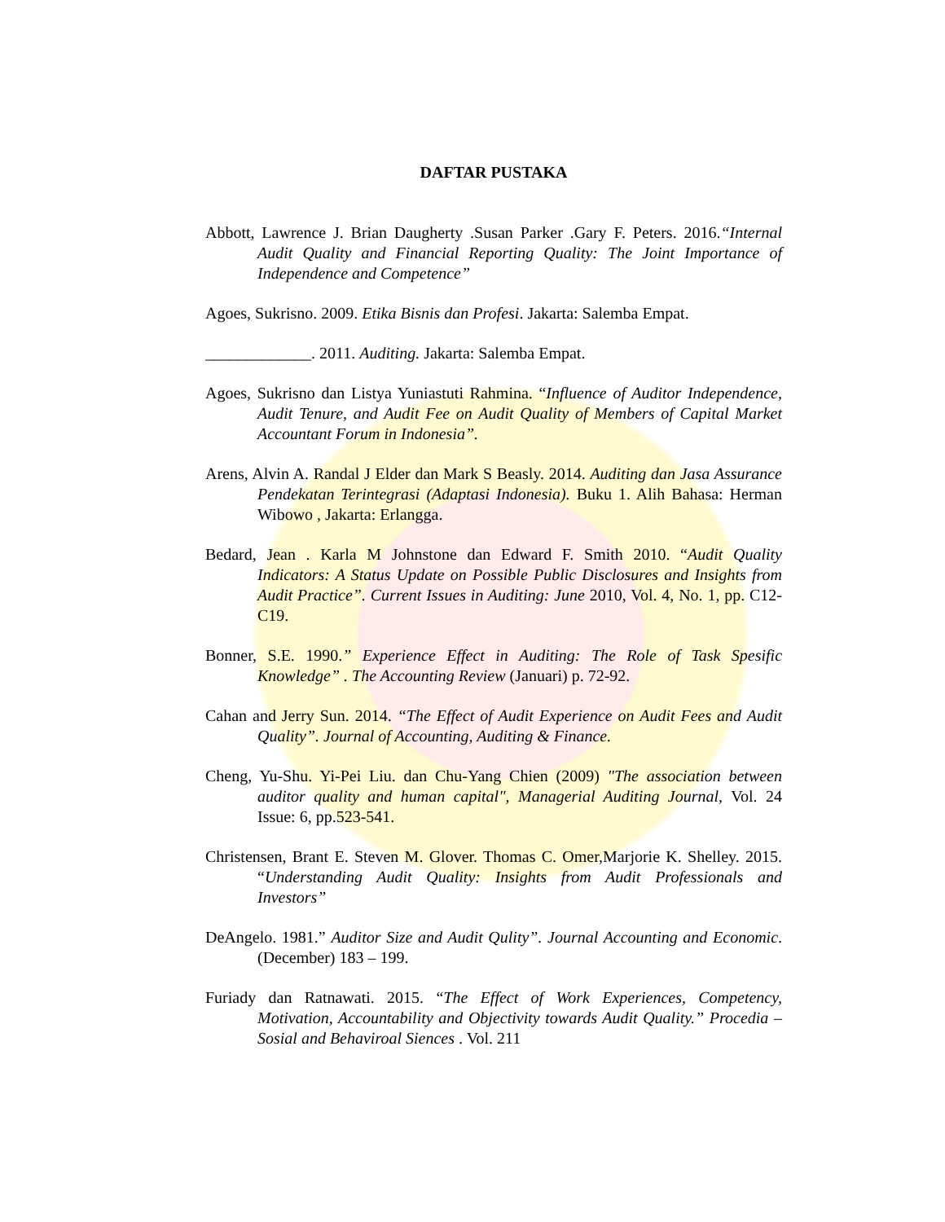DAFTAR PUSTAKA
Abbott, Lawrence J. Brian Daugherty .Susan Parker .Gary F. Peters. 2016.“Internal Audit Quality and Financial Reporting Quality: The Joint Importance of Independence and Competence”
Agoes, Sukrisno. 2009. Etika Bisnis dan Profesi. Jakarta: Salemba Empat.
_____________. 2011. Auditing. Jakarta: Salemba Empat.
Agoes, Sukrisno dan Listya Yuniastuti Rahmina. “Influence of Auditor Independence, Audit Tenure, and Audit Fee on Audit Quality of Members of Capital Market Accountant Forum in Indonesia”.
Arens, Alvin A. Randal J Elder dan Mark S Beasly. 2014. Auditing dan Jasa Assurance Pendekatan Terintegrasi (Adaptasi Indonesia). Buku 1. Alih Bahasa: Herman Wibowo , Jakarta: Erlangga.
Bedard, Jean . Karla M Johnstone dan Edward F. Smith 2010. “Audit Quality Indicators: A Status Update on Possible Public Disclosures and Insights from Audit Practice”. Current Issues in Auditing: June 2010, Vol. 4, No. 1, pp. C12-C19.
Bonner, S.E. 1990.” Experience Effect in Auditing: The Role of Task Spesific Knowledge” . The Accounting Review (Januari) p. 72-92.
Cahan and Jerry Sun. 2014. “The Effect of Audit Experience on Audit Fees and Audit Quality”. Journal of Accounting, Auditing & Finance.
Cheng, Yu-Shu. Yi-Pei Liu. dan Chu-Yang Chien (2009) "The association between auditor quality and human capital", Managerial Auditing Journal, Vol. 24 Issue: 6, pp.523-541.
Christensen, Brant E. Steven M. Glover. Thomas C. Omer,Marjorie K. Shelley. 2015. “Understanding Audit Quality: Insights from Audit Professionals and Investors”
DeAngelo. 1981.” Auditor Size and Audit Qulity”. Journal Accounting and Economic. (December) 183 – 199.
Furiady dan Ratnawati. 2015. “The Effect of Work Experiences, Competency, Motivation, Accountability and Objectivity towards Audit Quality.” Procedia – Sosial and Behaviroal Siences . Vol. 211